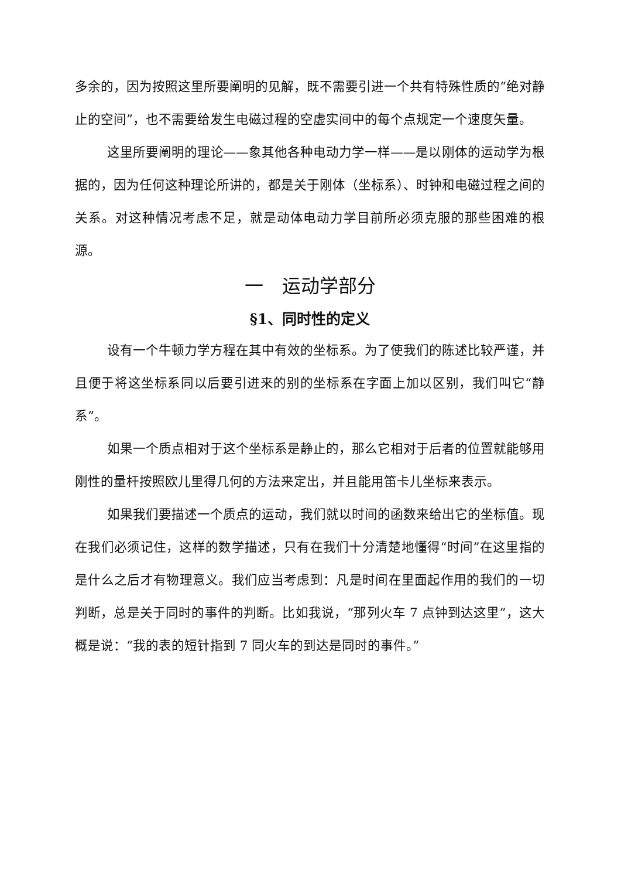多余的，因为按照这里所要阐明的见解，既不需要引进一个共有特殊性质的“绝对静止的空间”，也不需要给发生电磁过程的空虚实间中的每个点规定一个速度矢量。
这里所要阐明的理论——象其他各种电动力学一样——是以刚体的运动学为根据的，因为任何这种理论所讲的，都是关于刚体（坐标系）、时钟和电磁过程之间的关系。对这种情况考虑不足，就是动体电动力学目前所必须克服的那些困难的根源。
一　运动学部分
§1、同时性的定义
设有一个牛顿力学方程在其中有效的坐标系。为了使我们的陈述比较严谨，并且便于将这坐标系同以后要引进来的别的坐标系在字面上加以区别，我们叫它“静系”。
如果一个质点相对于这个坐标系是静止的，那么它相对于后者的位置就能够用刚性的量杆按照欧儿里得几何的方法来定出，并且能用笛卡儿坐标来表示。
如果我们要描述一个质点的运动，我们就以时间的函数来给出它的坐标值。现在我们必须记住，这样的数学描述，只有在我们十分清楚地懂得“时间”在这里指的是什么之后才有物理意义。我们应当考虑到：凡是时间在里面起作用的我们的一切判断，总是关于同时的事件的判断。比如我说，“那列火车 7 点钟到达这里”，这大概是说：“我的表的短针指到 7 同火车的到达是同时的事件。”